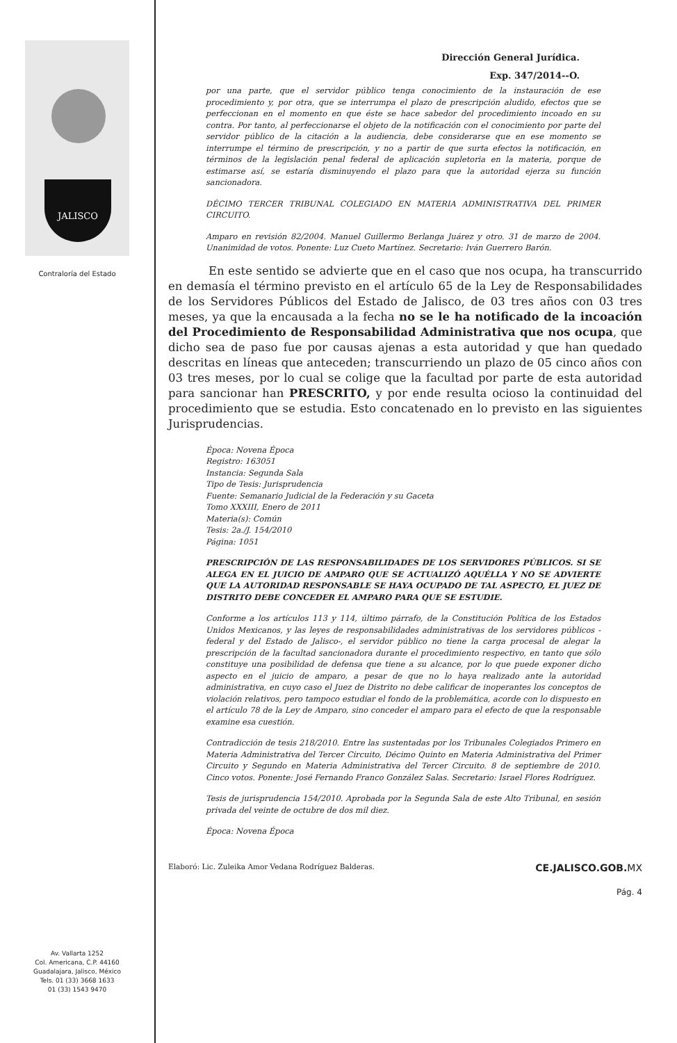JALISCO
Contraloría del Estado
Av. Vallarta 1252
Col. Americana, C.P. 44160
Guadalajara, Jalisco, México
Tels. 01 (33) 3668 1633
01 (33) 1543 9470
Dirección General Jurídica.
Exp. 347/2014--O.
por una parte, que el servidor público tenga conocimiento de la instauración de ese procedimiento y, por otra, que se interrumpa el plazo de prescripción aludido, efectos que se perfeccionan en el momento en que éste se hace sabedor del procedimiento incoado en su contra. Por tanto, al perfeccionarse el objeto de la notificación con el conocimiento por parte del servidor público de la citación a la audiencia, debe considerarse que en ese momento se interrumpe el término de prescripción, y no a partir de que surta efectos la notificación, en términos de la legislación penal federal de aplicación supletoria en la materia, porque de estimarse así, se estaría disminuyendo el plazo para que la autoridad ejerza su función sancionadora.
DÉCIMO TERCER TRIBUNAL COLEGIADO EN MATERIA ADMINISTRATIVA DEL PRIMER CIRCUITO.
Amparo en revisión 82/2004. Manuel Guillermo Berlanga Juárez y otro. 31 de marzo de 2004. Unanimidad de votos. Ponente: Luz Cueto Martínez. Secretario: Iván Guerrero Barón.
En este sentido se advierte que en el caso que nos ocupa, ha transcurrido en demasía el término previsto en el artículo 65 de la Ley de Responsabilidades de los Servidores Públicos del Estado de Jalisco, de 03 tres años con 03 tres meses, ya que la encausada a la fecha no se le ha notificado de la incoación del Procedimiento de Responsabilidad Administrativa que nos ocupa, que dicho sea de paso fue por causas ajenas a esta autoridad y que han quedado descritas en líneas que anteceden; transcurriendo un plazo de 05 cinco años con 03 tres meses, por lo cual se colige que la facultad por parte de esta autoridad para sancionar han PRESCRITO, y por ende resulta ocioso la continuidad del procedimiento que se estudia. Esto concatenado en lo previsto en las siguientes Jurisprudencias.
Época: Novena Época
Registro: 163051
Instancia: Segunda Sala
Tipo de Tesis: Jurisprudencia
Fuente: Semanario Judicial de la Federación y su Gaceta
Tomo XXXIII, Enero de 2011
Materia(s): Común
Tesis: 2a./J. 154/2010
Página: 1051
PRESCRIPCIÓN DE LAS RESPONSABILIDADES DE LOS SERVIDORES PÚBLICOS. SI SE ALEGA EN EL JUICIO DE AMPARO QUE SE ACTUALIZÓ AQUÉLLA Y NO SE ADVIERTE QUE LA AUTORIDAD RESPONSABLE SE HAYA OCUPADO DE TAL ASPECTO, EL JUEZ DE DISTRITO DEBE CONCEDER EL AMPARO PARA QUE SE ESTUDIE.
Conforme a los artículos 113 y 114, último párrafo, de la Constitución Política de los Estados Unidos Mexicanos, y las leyes de responsabilidades administrativas de los servidores públicos -federal y del Estado de Jalisco-, el servidor público no tiene la carga procesal de alegar la prescripción de la facultad sancionadora durante el procedimiento respectivo, en tanto que sólo constituye una posibilidad de defensa que tiene a su alcance, por lo que puede exponer dicho aspecto en el juicio de amparo, a pesar de que no lo haya realizado ante la autoridad administrativa, en cuyo caso el Juez de Distrito no debe calificar de inoperantes los conceptos de violación relativos, pero tampoco estudiar el fondo de la problemática, acorde con lo dispuesto en el artículo 78 de la Ley de Amparo, sino conceder el amparo para el efecto de que la responsable examine esa cuestión.
Contradicción de tesis 218/2010. Entre las sustentadas por los Tribunales Colegiados Primero en Materia Administrativa del Tercer Circuito, Décimo Quinto en Materia Administrativa del Primer Circuito y Segundo en Materia Administrativa del Tercer Circuito. 8 de septiembre de 2010. Cinco votos. Ponente: José Fernando Franco González Salas. Secretario: Israel Flores Rodríguez.
Tesis de jurisprudencia 154/2010. Aprobada por la Segunda Sala de este Alto Tribunal, en sesión privada del veinte de octubre de dos mil diez.
Época: Novena Época
Elaboró: Lic. Zuleika Amor Vedana Rodríguez Balderas. CE.JALISCO.GOB.MX
Pág. 4